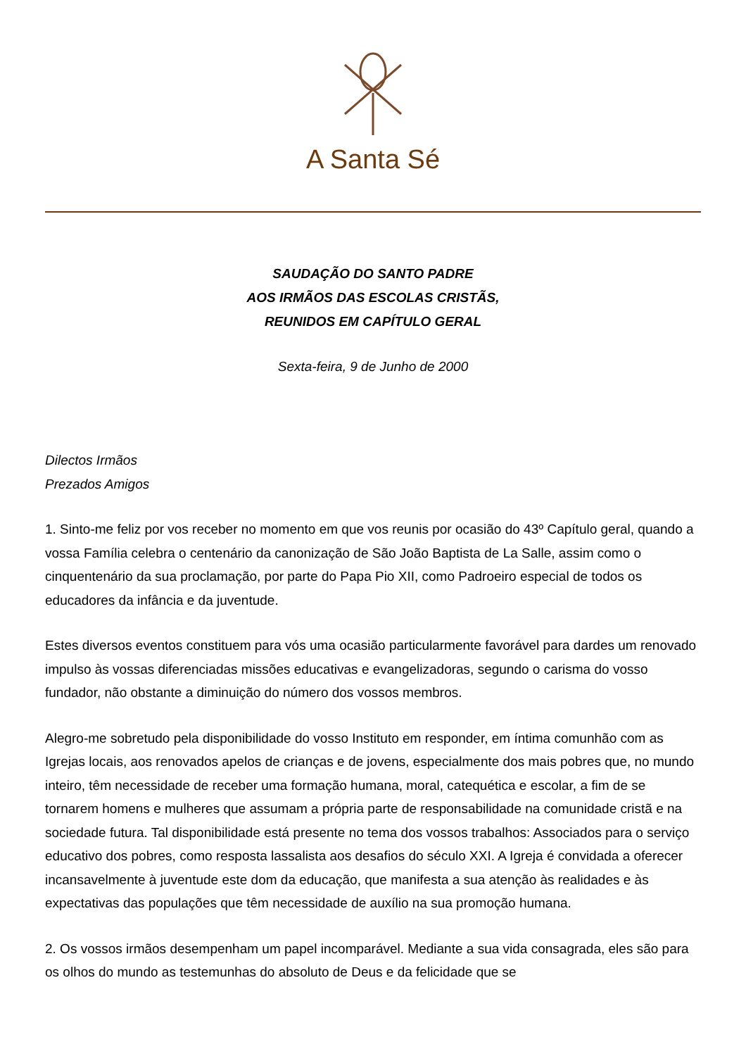A Santa Sé
SAUDAÇÃO DO SANTO PADRE
AOS IRMÃOS DAS ESCOLAS CRISTÃS,
REUNIDOS EM CAPÍTULO GERAL
Sexta-feira, 9 de Junho de 2000
Dilectos Irmãos
Prezados Amigos
1. Sinto-me feliz por vos receber no momento em que vos reunis por ocasião do 43º Capítulo geral, quando a vossa Família celebra o centenário da canonização de São João Baptista de La Salle, assim como o cinquentenário da sua proclamação, por parte do Papa Pio XII, como Padroeiro especial de todos os educadores da infância e da juventude.
Estes diversos eventos constituem para vós uma ocasião particularmente favorável para dardes um renovado impulso às vossas diferenciadas missões educativas e evangelizadoras, segundo o carisma do vosso fundador, não obstante a diminuição do número dos vossos membros.
Alegro-me sobretudo pela disponibilidade do vosso Instituto em responder, em íntima comunhão com as Igrejas locais, aos renovados apelos de crianças e de jovens, especialmente dos mais pobres que, no mundo inteiro, têm necessidade de receber uma formação humana, moral, catequética e escolar, a fim de se tornarem homens e mulheres que assumam a própria parte de responsabilidade na comunidade cristã e na sociedade futura. Tal disponibilidade está presente no tema dos vossos trabalhos: Associados para o serviço educativo dos pobres, como resposta lassalista aos desafios do século XXI. A Igreja é convidada a oferecer incansavelmente à juventude este dom da educação, que manifesta a sua atenção às realidades e às expectativas das populações que têm necessidade de auxílio na sua promoção humana.
2. Os vossos irmãos desempenham um papel incomparável. Mediante a sua vida consagrada, eles são para os olhos do mundo as testemunhas do absoluto de Deus e da felicidade que se